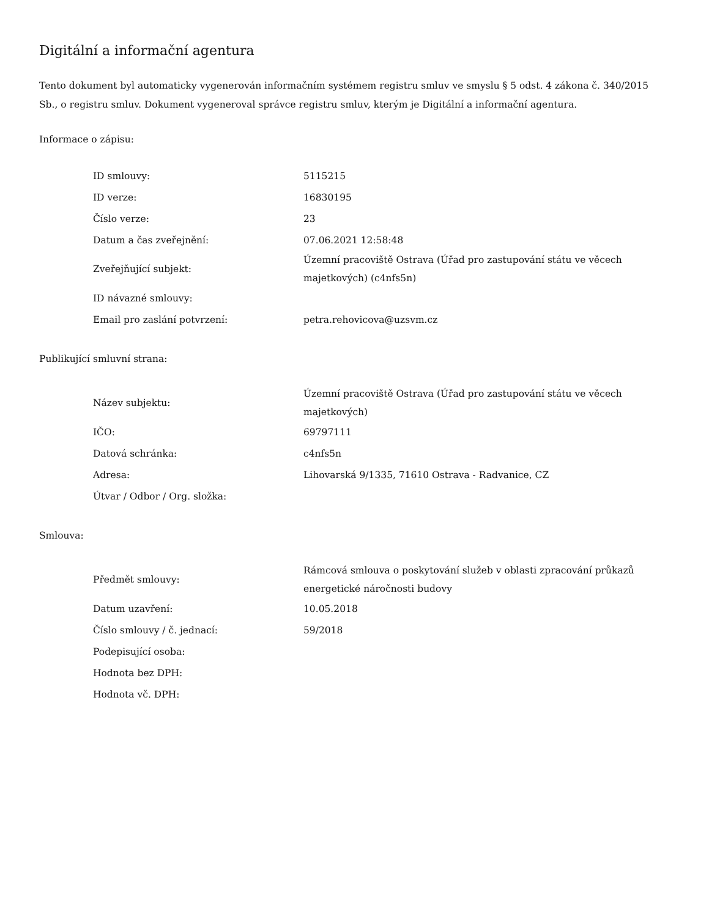Digitální a informační agentura
Tento dokument byl automaticky vygenerován informačním systémem registru smluv ve smyslu § 5 odst. 4 zákona č. 340/2015 Sb., o registru smluv. Dokument vygeneroval správce registru smluv, kterým je Digitální a informační agentura.
Informace o zápisu:
| ID smlouvy: | 5115215 |
| ID verze: | 16830195 |
| Číslo verze: | 23 |
| Datum a čas zveřejnění: | 07.06.2021 12:58:48 |
| Zveřejňující subjekt: | Územní pracoviště Ostrava (Úřad pro zastupování státu ve věcech majetkových) (c4nfs5n) |
| ID návazné smlouvy: | |
| Email pro zaslání potvrzení: | petra.rehovicova@uzsvm.cz |
Publikující smluvní strana:
| Název subjektu: | Územní pracoviště Ostrava (Úřad pro zastupování státu ve věcech majetkových) |
| IČO: | 69797111 |
| Datová schránka: | c4nfs5n |
| Adresa: | Lihovarská 9/1335, 71610 Ostrava - Radvanice, CZ |
| Útvar / Odbor / Org. složka: | |
Smlouva:
| Předmět smlouvy: | Rámcová smlouva o poskytování služeb v oblasti zpracování průkazů energetické náročnosti budovy |
| Datum uzavření: | 10.05.2018 |
| Číslo smlouvy / č. jednací: | 59/2018 |
| Podepisující osoba: | |
| Hodnota bez DPH: | |
| Hodnota vč. DPH: | |